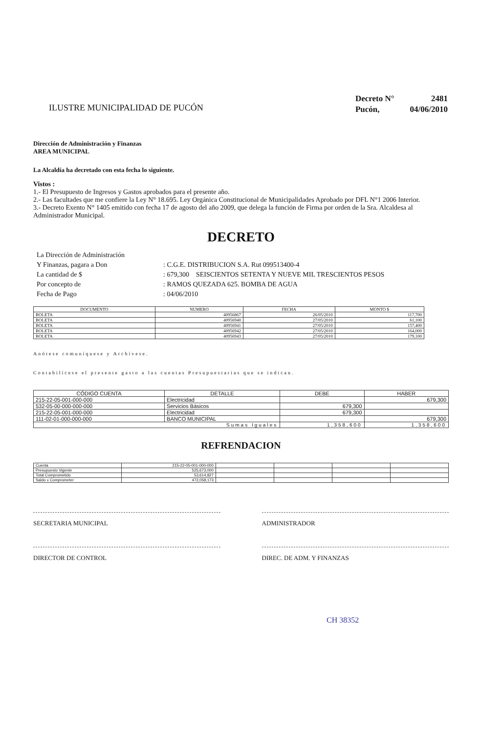ILUSTRE MUNICIPALIDAD DE PUCÓN
| Decreto N° | 2481 |
| Pucón, | 04/06/2010 |
Dirección de Administración y Finanzas
AREA MUNICIPAL
La Alcaldía ha decretado con esta fecha lo siguiente.
Vistos :
1.- El Presupuesto de Ingresos y Gastos aprobados para el presente año.
2.- Las facultades que me confiere la Ley N° 18.695. Ley Orgánica Constitucional de Municipalidades Aprobado por DFL N°1 2006 Interior.
3.- Decreto Exento N° 1405 emitido con fecha 17 de agosto del año 2009, que delega la función de Firma por orden de la Sra. Alcaldesa al Administrador Municipal.
DECRETO
| La Dirección de Administración | |
| Y Finanzas, pagara a Don | : C.G.E. DISTRIBUCION S.A. Rut 099513400-4 |
| La cantidad de $ | : 679,300 SEISCIENTOS SETENTA Y NUEVE MIL TRESCIENTOS PESOS |
| Por concepto de | : RAMOS QUEZADA 625. BOMBA DE AGUA |
| Fecha de Pago | : 04/06/2010 |
| DOCUMENTO | NUMERO | FECHA | MONTO $ |
| --- | --- | --- | --- |
| BOLETA | 40956867 | 26/05/2010 | 117,700 |
| BOLETA | 40956940 | 27/05/2010 | 61,100 |
| BOLETA | 40956941 | 27/05/2010 | 157,400 |
| BOLETA | 40956942 | 27/05/2010 | 164,000 |
| BOLETA | 40956943 | 27/05/2010 | 179,100 |
Anótese comuníquese y Archívese.
Contabilícese el presente gasto a las cuentas Presupuestarias que se indican.
| CÓDIGO CUENTA | DETALLE | DEBE | HABER |
| --- | --- | --- | --- |
| 215-22-05-001-000-000 | Electricidad | | 679,300 |
| 532-05-00-000-000-000 | Servicios Básicos | 679,300 | |
| 215-22-05-001-000-000 | Electricidad | 679,300 | |
| 111-02-01-000-000-000 | BANCO MUNICIPAL | | 679,300 |
| Sumas Iguales | | 1,358,600 | 1,358,600 |
REFRENDACION
| Cuenta | 215-22-05-001-000-000 | | | | |
| Presupuesto Vigente | 525,673,000 | | | | |
| Total Comprometido | 53,614,827 | | | | |
| Saldo x Comprometer | 472,058,173 | | | | |
SECRETARIA MUNICIPAL ADMINISTRADOR
DIRECTOR DE CONTROL DIREC. DE ADM. Y FINANZAS
CH 38352